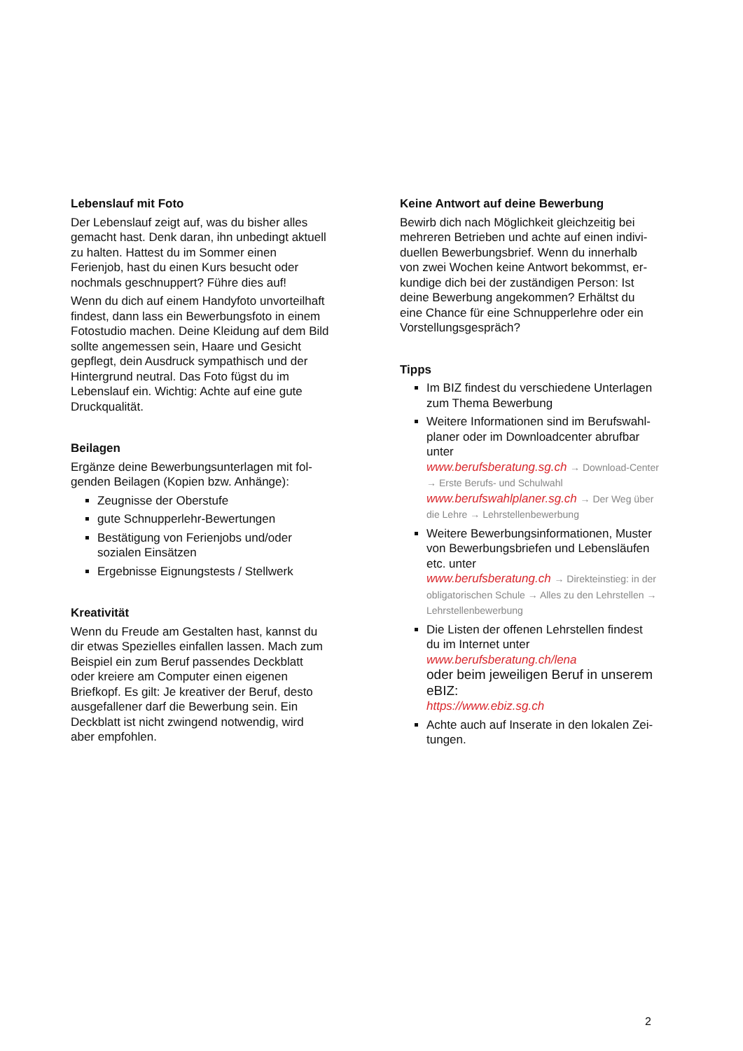Lebenslauf mit Foto
Der Lebenslauf zeigt auf, was du bisher alles gemacht hast. Denk daran, ihn unbedingt ak­tuell zu halten. Hattest du im Sommer einen Ferienjob, hast du einen Kurs besucht oder nochmals geschnuppert? Führe dies auf!
Wenn du dich auf einem Handyfoto unvorteil­haft findest, dann lass ein Bewerbungsfoto in einem Fotostudio machen. Deine Kleidung auf dem Bild sollte angemessen sein, Haare und Gesicht gepflegt, dein Ausdruck sympathisch und der Hintergrund neutral. Das Foto fügst du im Lebenslauf ein. Wichtig: Achte auf eine gute Druckqualität.
Beilagen
Ergänze deine Bewerbungsunterlagen mit fol­genden Beilagen (Kopien bzw. Anhänge):
Zeugnisse der Oberstufe
gute Schnupperlehr-Bewertungen
Bestätigung von Ferienjobs und/oder sozialen Einsätzen
Ergebnisse Eignungstests / Stellwerk
Kreativität
Wenn du Freude am Gestalten hast, kannst du dir etwas Spezielles einfallen lassen. Mach zum Beispiel ein zum Beruf passendes Deck­blatt oder kreiere am Computer einen eigenen Briefkopf. Es gilt: Je kreativer der Beruf, desto ausgefallener darf die Bewerbung sein. Ein Deckblatt ist nicht zwingend notwendig, wird aber empfohlen.
Keine Antwort auf deine Bewerbung
Bewirb dich nach Möglichkeit gleichzeitig bei mehreren Betrieben und achte auf einen indivi­duellen Bewerbungsbrief. Wenn du innerhalb von zwei Wochen keine Antwort bekommst, er­kundige dich bei der zuständigen Person: Ist deine Bewerbung angekommen? Erhältst du eine Chance für eine Schnupperlehre oder ein Vorstellungsgespräch?
Tipps
Im BIZ findest du verschiedene Unterlagen zum Thema Bewerbung
Weitere Informationen sind im Berufswahl­planer oder im Downloadcenter abrufbar unter
www.berufsberatung.sg.ch → Download-Center → Erste Berufs- und Schulwahl
www.berufswahlplaner.sg.ch → Der Weg über die Lehre → Lehrstellenbewerbung
Weitere Bewerbungsinformationen, Muster von Bewerbungsbriefen und Lebensläufen etc. unter
www.berufsberatung.ch → Direkteinstieg: in der obligatorischen Schule → Alles zu den Lehrstellen → Lehrstellenbewerbung
Die Listen der offenen Lehrstellen findest du im Internet unter
www.berufsberatung.ch/lena
oder beim jeweiligen Beruf in unserem eBIZ:
https://www.ebiz.sg.ch
Achte auch auf Inserate in den lokalen Zei­tungen.
2